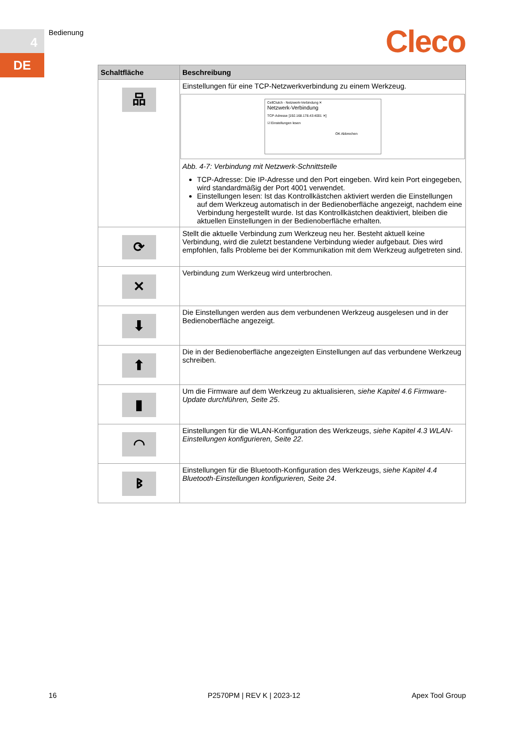4
DE
Bedienung Cleco
| Schaltfläche | Beschreibung |
| --- | --- |
| 品 | Einstellungen für eine TCP-Netzwerkverbindung zu einem Werkzeug. CellClutch - Netzwerk-Verbindung ✕ Netzwerk-Verbindung TCP-Adresse [192.168.178.43:4001 ✕] ☑ Einstellungen lesen OK Abbrechen Abb. 4-7: Verbindung mit Netzwerk-Schnittstelle TCP-Adresse: Die IP-Adresse und den Port eingeben. Wird kein Port eingegeben, wird standardmäßig der Port 4001 verwendet. Einstellungen lesen: Ist das Kontrollkästchen aktiviert werden die Einstellungen auf dem Werkzeug automatisch in der Bedienoberfläche angezeigt, nachdem eine Verbindung hergestellt wurde. Ist das Kontrollkästchen deaktiviert, bleiben die aktuellen Einstellungen in der Bedienoberfläche erhalten. |
| ⟳ | Stellt die aktuelle Verbindung zum Werkzeug neu her. Besteht aktuell keine Verbindung, wird die zuletzt bestandene Verbindung wieder aufgebaut. Dies wird empfohlen, falls Probleme bei der Kommunikation mit dem Werkzeug aufgetreten sind. |
| ✕ | Verbindung zum Werkzeug wird unterbrochen. |
| ⬇ | Die Einstellungen werden aus dem verbundenen Werkzeug ausgelesen und in der Bedienoberfläche angezeigt. |
| ⬆ | Die in der Bedienoberfläche angezeigten Einstellungen auf das verbundene Werkzeug schreiben. |
| ▮ | Um die Firmware auf dem Werkzeug zu aktualisieren, siehe Kapitel 4.6 Firmware-Update durchführen, Seite 25 . |
| ◠ | Einstellungen für die WLAN-Konfiguration des Werkzeugs, siehe Kapitel 4.3 WLAN-Einstellungen konfigurieren, Seite 22 . |
| ᛒ | Einstellungen für die Bluetooth-Konfiguration des Werkzeugs, siehe Kapitel 4.4 Bluetooth-Einstellungen konfigurieren, Seite 24 . |
16 P2570PM | REV K | 2023-12 Apex Tool Group